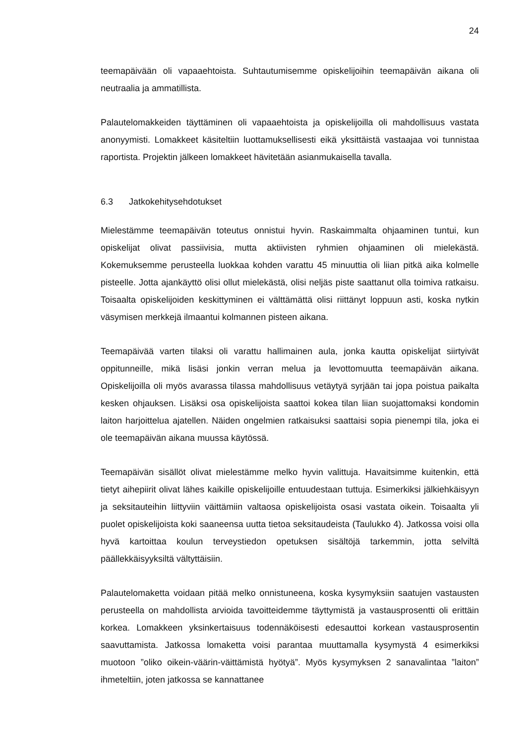24
teemapäivään oli vapaaehtoista. Suhtautumisemme opiskelijoihin teemapäivän aikana oli neutraalia ja ammatillista.
Palautelomakkeiden täyttäminen oli vapaaehtoista ja opiskelijoilla oli mahdollisuus vastata anonyymisti. Lomakkeet käsiteltiin luottamuksellisesti eikä yksittäistä vastaajaa voi tunnistaa raportista. Projektin jälkeen lomakkeet hävitetään asianmukaisella tavalla.
6.3 Jatkokehitysehdotukset
Mielestämme teemapäivän toteutus onnistui hyvin. Raskaimmalta ohjaaminen tuntui, kun opiskelijat olivat passiivisia, mutta aktiivisten ryhmien ohjaaminen oli mielekästä. Kokemuksemme perusteella luokkaa kohden varattu 45 minuuttia oli liian pitkä aika kolmelle pisteelle. Jotta ajankäyttö olisi ollut mielekästä, olisi neljäs piste saattanut olla toimiva ratkaisu. Toisaalta opiskelijoiden keskittyminen ei välttämättä olisi riittänyt loppuun asti, koska nytkin väsymisen merkkejä ilmaantui kolmannen pisteen aikana.
Teemapäivää varten tilaksi oli varattu hallimainen aula, jonka kautta opiskelijat siirtyivät oppitunneille, mikä lisäsi jonkin verran melua ja levottomuutta teemapäivän aikana. Opiskelijoilla oli myös avarassa tilassa mahdollisuus vetäytyä syrjään tai jopa poistua paikalta kesken ohjauksen. Lisäksi osa opiskelijoista saattoi kokea tilan liian suojattomaksi kondomin laiton harjoittelua ajatellen. Näiden ongelmien ratkaisuksi saattaisi sopia pienempi tila, joka ei ole teemapäivän aikana muussa käytössä.
Teemapäivän sisällöt olivat mielestämme melko hyvin valittuja. Havaitsimme kuitenkin, että tietyt aihepiirit olivat lähes kaikille opiskelijoille entuudestaan tuttuja. Esimerkiksi jälkiehkäisyyn ja seksitauteihin liittyviin väittämiin valtaosa opiskelijoista osasi vastata oikein. Toisaalta yli puolet opiskelijoista koki saaneensa uutta tietoa seksitaudeista (Taulukko 4). Jatkossa voisi olla hyvä kartoittaa koulun terveystiedon opetuksen sisältöjä tarkemmin, jotta selviltä päällekkäisyyksiltä vältyttäisiin.
Palautelomaketta voidaan pitää melko onnistuneena, koska kysymyksiin saatujen vastausten perusteella on mahdollista arvioida tavoitteidemme täyttymistä ja vastausprosentti oli erittäin korkea. Lomakkeen yksinkertaisuus todennäköisesti edesauttoi korkean vastausprosentin saavuttamista. Jatkossa lomaketta voisi parantaa muuttamalla kysymystä 4 esimerkiksi muotoon ”oliko oikein-väärin-väittämistä hyötyä”. Myös kysymyksen 2 sanavalintaa ”laiton” ihmeteltiin, joten jatkossa se kannattanee